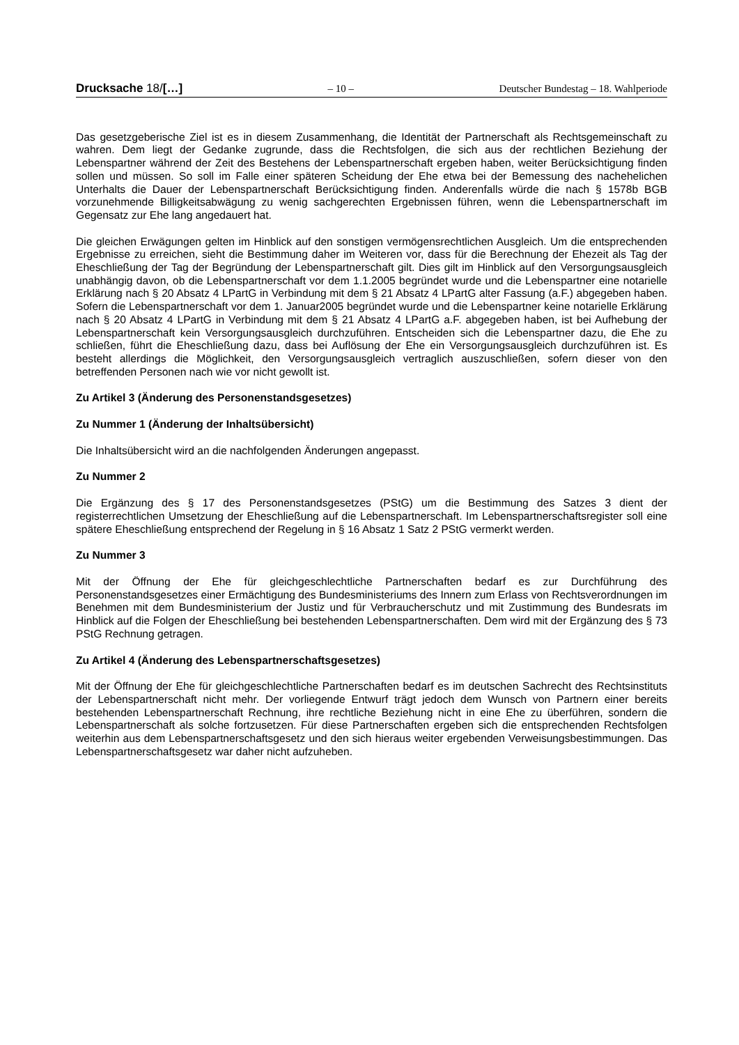Drucksache 18/[…] – 10 – Deutscher Bundestag – 18. Wahlperiode
Das gesetzgeberische Ziel ist es in diesem Zusammenhang, die Identität der Partnerschaft als Rechtsgemeinschaft zu wahren. Dem liegt der Gedanke zugrunde, dass die Rechtsfolgen, die sich aus der rechtlichen Beziehung der Lebenspartner während der Zeit des Bestehens der Lebenspartnerschaft ergeben haben, weiter Berücksichtigung finden sollen und müssen. So soll im Falle einer späteren Scheidung der Ehe etwa bei der Bemessung des nachehelichen Unterhalts die Dauer der Lebenspartnerschaft Berücksichtigung finden. Anderenfalls würde die nach § 1578b BGB vorzunehmende Billigkeitsabwägung zu wenig sachgerechten Ergebnissen führen, wenn die Lebenspartnerschaft im Gegensatz zur Ehe lang angedauert hat.
Die gleichen Erwägungen gelten im Hinblick auf den sonstigen vermögensrechtlichen Ausgleich. Um die entsprechenden Ergebnisse zu erreichen, sieht die Bestimmung daher im Weiteren vor, dass für die Berechnung der Ehezeit als Tag der Eheschließung der Tag der Begründung der Lebenspartnerschaft gilt. Dies gilt im Hinblick auf den Versorgungsausgleich unabhängig davon, ob die Lebenspartnerschaft vor dem 1.1.2005 begründet wurde und die Lebenspartner eine notarielle Erklärung nach § 20 Absatz 4 LPartG in Verbindung mit dem § 21 Absatz 4 LPartG alter Fassung (a.F.) abgegeben haben. Sofern die Lebenspartnerschaft vor dem 1. Januar2005 begründet wurde und die Lebenspartner keine notarielle Erklärung nach § 20 Absatz 4 LPartG in Verbindung mit dem § 21 Absatz 4 LPartG a.F. abgegeben haben, ist bei Aufhebung der Lebenspartnerschaft kein Versorgungsausgleich durchzuführen. Entscheiden sich die Lebenspartner dazu, die Ehe zu schließen, führt die Eheschließung dazu, dass bei Auflösung der Ehe ein Versorgungsausgleich durchzuführen ist. Es besteht allerdings die Möglichkeit, den Versorgungsausgleich vertraglich auszuschließen, sofern dieser von den betreffenden Personen nach wie vor nicht gewollt ist.
Zu Artikel 3 (Änderung des Personenstandsgesetzes)
Zu Nummer 1 (Änderung der Inhaltsübersicht)
Die Inhaltsübersicht wird an die nachfolgenden Änderungen angepasst.
Zu Nummer 2
Die Ergänzung des § 17 des Personenstandsgesetzes (PStG) um die Bestimmung des Satzes 3 dient der registerrechtlichen Umsetzung der Eheschließung auf die Lebenspartnerschaft. Im Lebenspartnerschaftsregister soll eine spätere Eheschließung entsprechend der Regelung in § 16 Absatz 1 Satz 2 PStG vermerkt werden.
Zu Nummer 3
Mit der Öffnung der Ehe für gleichgeschlechtliche Partnerschaften bedarf es zur Durchführung des Personenstandsgesetzes einer Ermächtigung des Bundesministeriums des Innern zum Erlass von Rechtsverordnungen im Benehmen mit dem Bundesministerium der Justiz und für Verbraucherschutz und mit Zustimmung des Bundesrats im Hinblick auf die Folgen der Eheschließung bei bestehenden Lebenspartnerschaften. Dem wird mit der Ergänzung des § 73 PStG Rechnung getragen.
Zu Artikel 4 (Änderung des Lebenspartnerschaftsgesetzes)
Mit der Öffnung der Ehe für gleichgeschlechtliche Partnerschaften bedarf es im deutschen Sachrecht des Rechtsinstituts der Lebenspartnerschaft nicht mehr. Der vorliegende Entwurf trägt jedoch dem Wunsch von Partnern einer bereits bestehenden Lebenspartnerschaft Rechnung, ihre rechtliche Beziehung nicht in eine Ehe zu überführen, sondern die Lebenspartnerschaft als solche fortzusetzen. Für diese Partnerschaften ergeben sich die entsprechenden Rechtsfolgen weiterhin aus dem Lebenspartnerschaftsgesetz und den sich hieraus weiter ergebenden Verweisungsbestimmungen. Das Lebenspartnerschaftsgesetz war daher nicht aufzuheben.